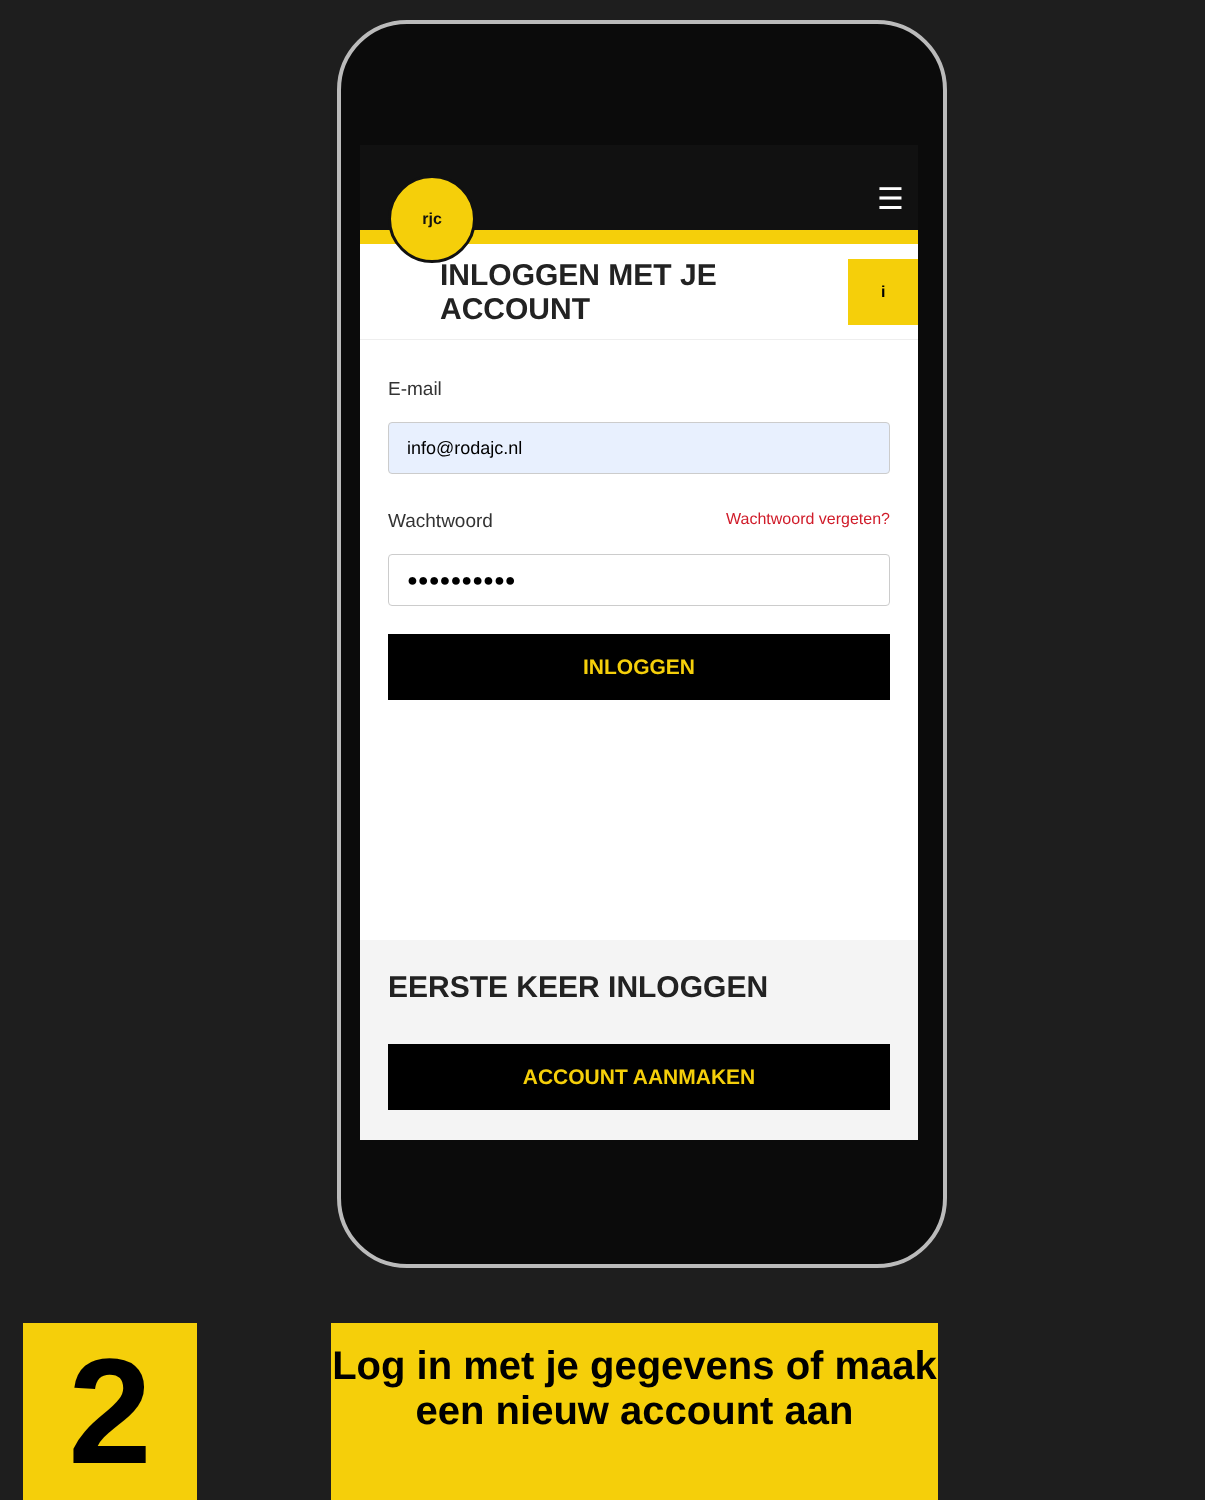rjc ☰
INLOGGEN MET JE ACCOUNT
i
E-mail
info@rodajc.nl
Wachtwoord Wachtwoord vergeten?
●●●●●●●●●●
INLOGGEN
EERSTE KEER INLOGGEN
ACCOUNT AANMAKEN
2
Log in met je gegevens of maak
een nieuw account aan